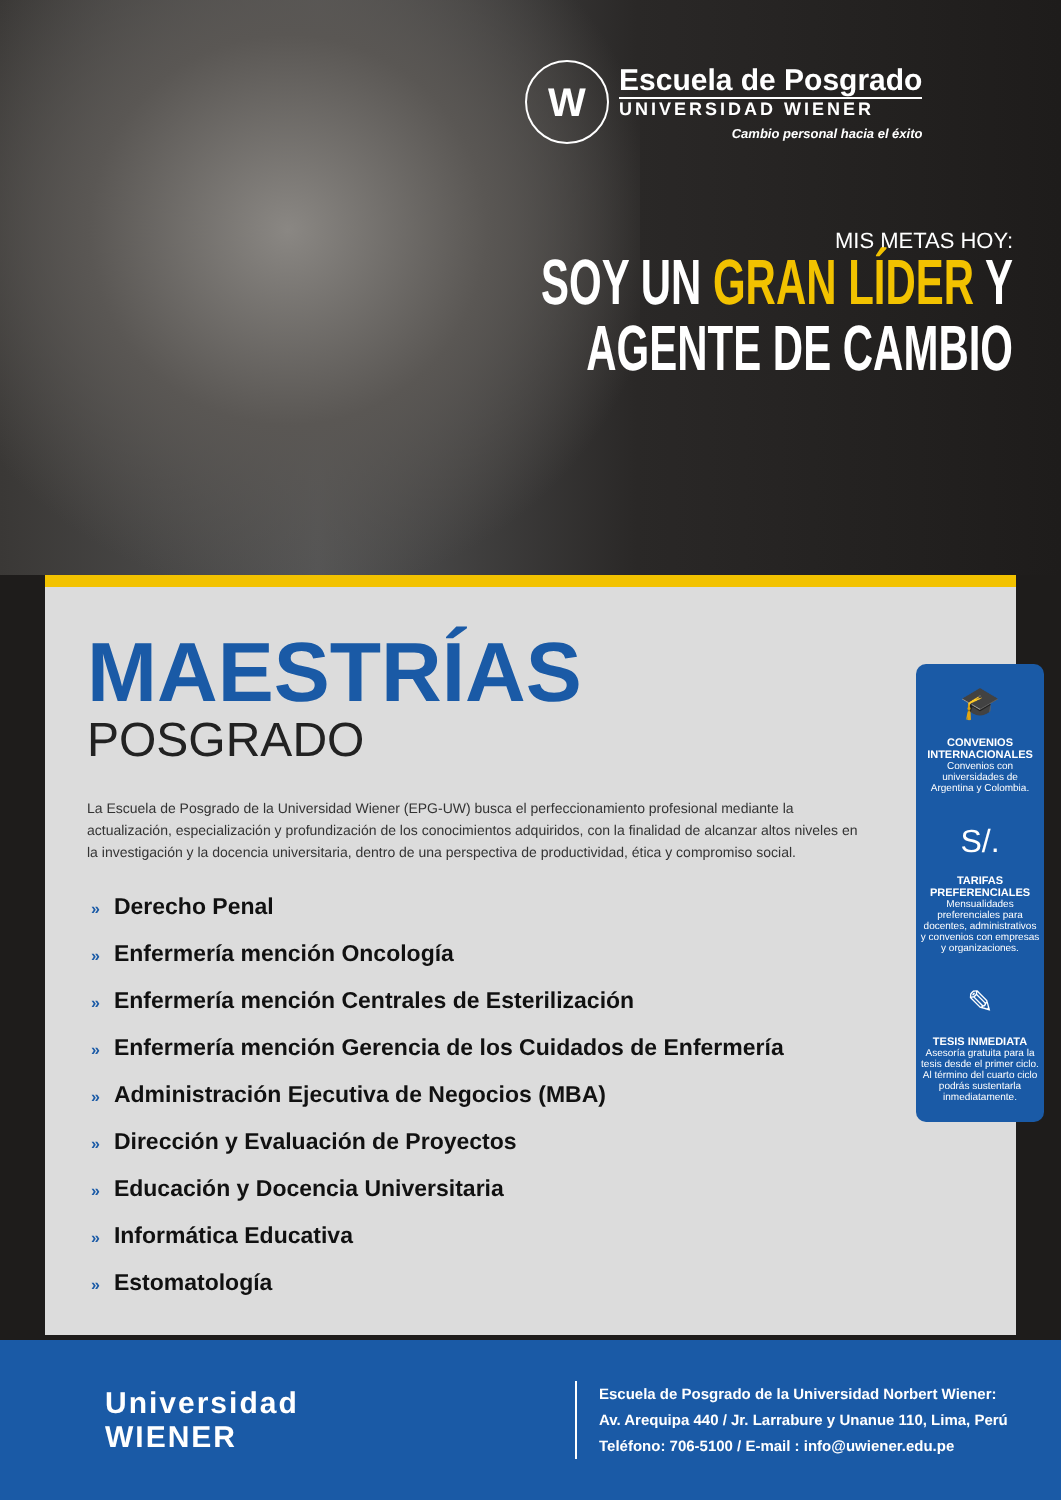W
Escuela de Posgrado
UNIVERSIDAD WIENER
Cambio personal hacia el éxito
MIS METAS HOY:
SOY UN GRAN LÍDER Y
AGENTE DE CAMBIO
MAESTRÍAS
POSGRADO
La Escuela de Posgrado de la Universidad Wiener (EPG-UW) busca el perfeccionamiento profesional mediante la actualización, especialización y profundización de los conocimientos adquiridos, con la finalidad de alcanzar altos niveles en la investigación y la docencia universitaria, dentro de una perspectiva de productividad, ética y compromiso social.
» Derecho Penal
» Enfermería mención Oncología
» Enfermería mención Centrales de Esterilización
» Enfermería mención Gerencia de los Cuidados de Enfermería
» Administración Ejecutiva de Negocios (MBA)
» Dirección y Evaluación de Proyectos
» Educación y Docencia Universitaria
» Informática Educativa
» Estomatología
🎓
CONVENIOS INTERNACIONALES
Convenios con universidades de Argentina y Colombia.
S/.
TARIFAS PREFERENCIALES
Mensualidades preferenciales para docentes, administrativos y convenios con empresas y organizaciones.
✎
TESIS INMEDIATA
Asesoría gratuita para la tesis desde el primer ciclo. Al término del cuarto ciclo podrás sustentarla inmediatamente.
Universidad
WIENER
Escuela de Posgrado de la Universidad Norbert Wiener:
Av. Arequipa 440 / Jr. Larrabure y Unanue 110, Lima, Perú
Teléfono: 706-5100 / E-mail : info@uwiener.edu.pe